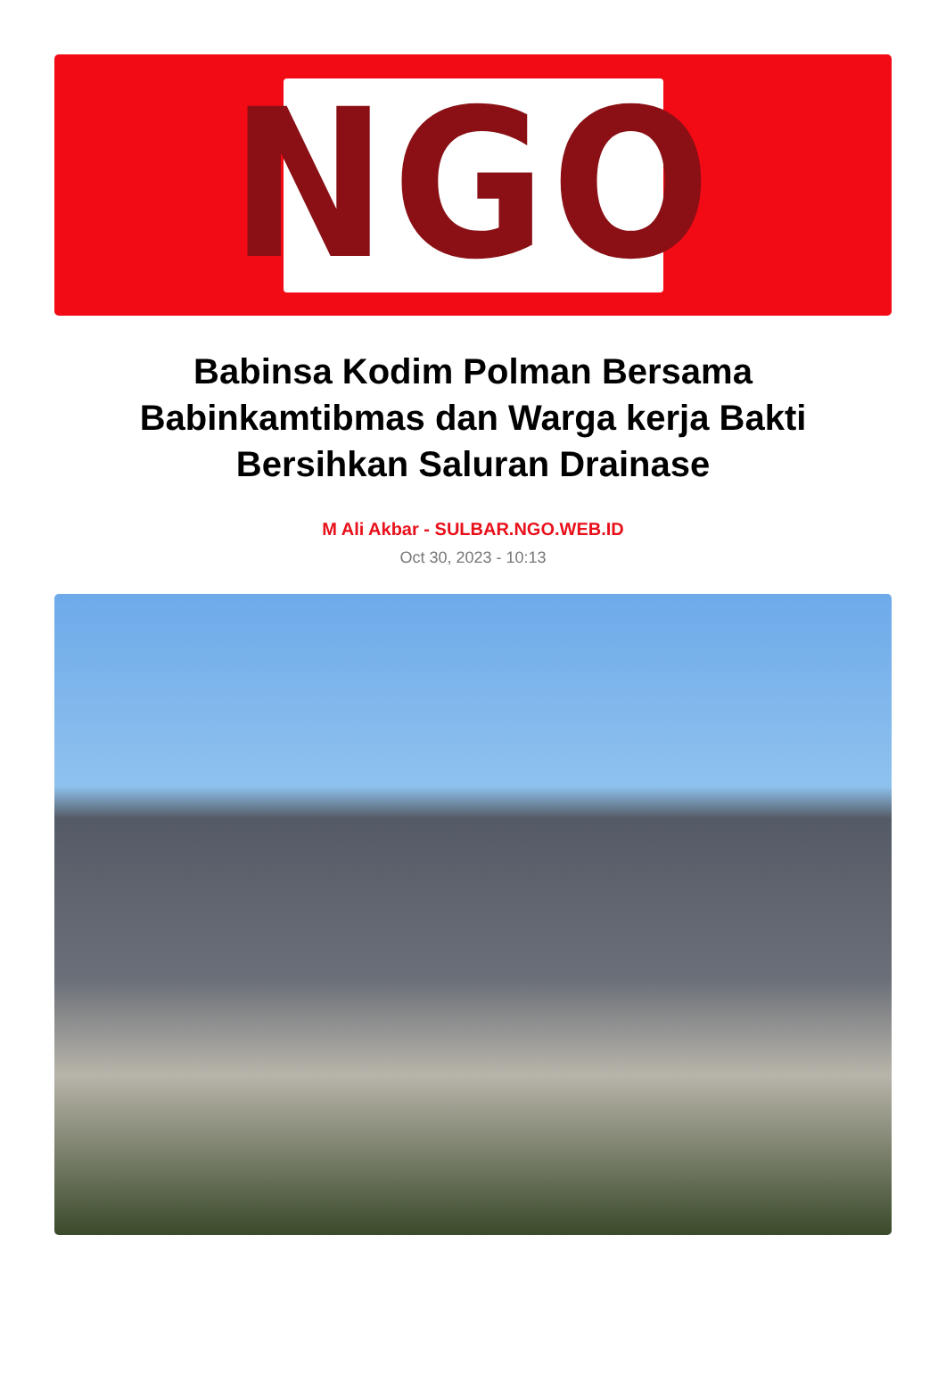NGO
Babinsa Kodim Polman Bersama Babinkamtibmas dan Warga kerja Bakti Bersihkan Saluran Drainase
M Ali Akbar - SULBAR.NGO.WEB.ID
Oct 30, 2023 - 10:13